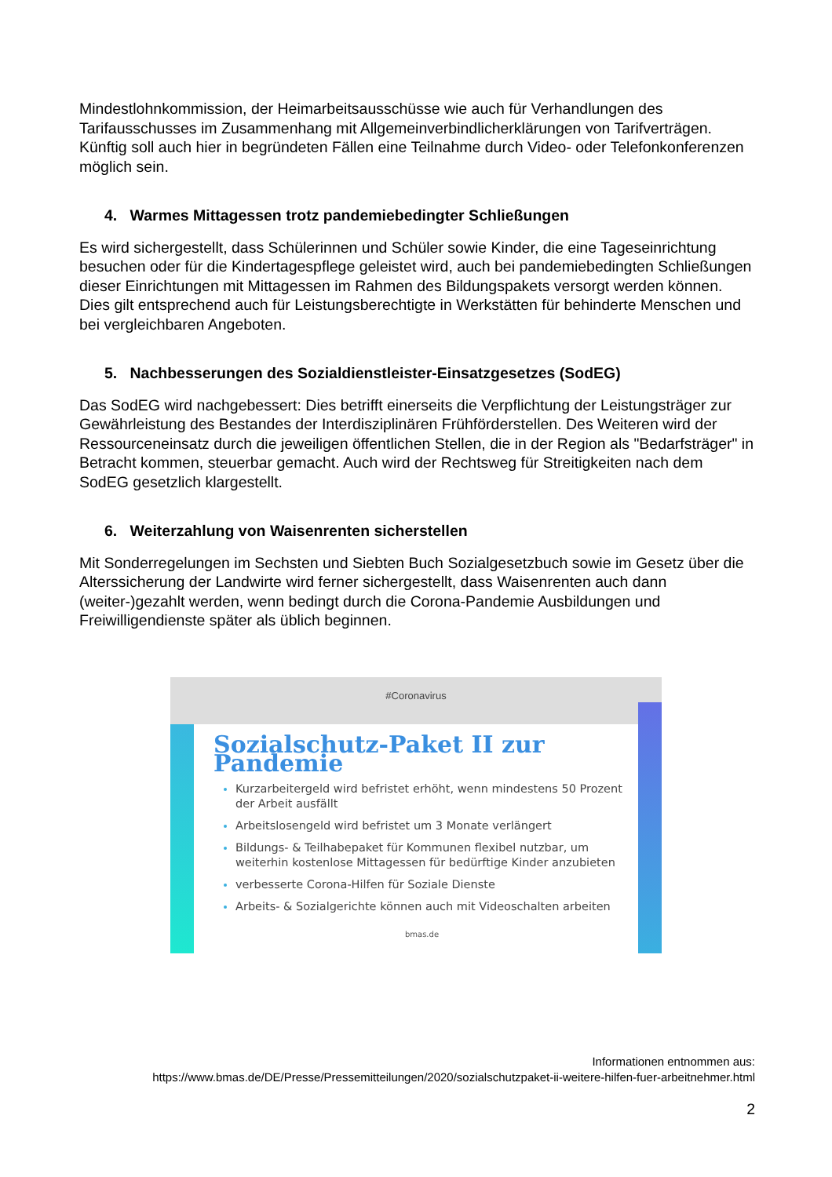Mindestlohnkommission, der Heimarbeitsausschüsse wie auch für Verhandlungen des Tarifausschusses im Zusammenhang mit Allgemeinverbindlicherklärungen von Tarifverträgen. Künftig soll auch hier in begründeten Fällen eine Teilnahme durch Video- oder Telefonkonferenzen möglich sein.
4. Warmes Mittagessen trotz pandemiebedingter Schließungen
Es wird sichergestellt, dass Schülerinnen und Schüler sowie Kinder, die eine Tageseinrichtung besuchen oder für die Kindertagespflege geleistet wird, auch bei pandemiebedingten Schließungen dieser Einrichtungen mit Mittagessen im Rahmen des Bildungspakets versorgt werden können. Dies gilt entsprechend auch für Leistungsberechtigte in Werkstätten für behinderte Menschen und bei vergleichbaren Angeboten.
5. Nachbesserungen des Sozialdienstleister-Einsatzgesetzes (SodEG)
Das SodEG wird nachgebessert: Dies betrifft einerseits die Verpflichtung der Leistungsträger zur Gewährleistung des Bestandes der Interdisziplinären Frühförderstellen. Des Weiteren wird der Ressourceneinsatz durch die jeweiligen öffentlichen Stellen, die in der Region als "Bedarfsträger" in Betracht kommen, steuerbar gemacht. Auch wird der Rechtsweg für Streitigkeiten nach dem SodEG gesetzlich klargestellt.
6. Weiterzahlung von Waisenrenten sicherstellen
Mit Sonderregelungen im Sechsten und Siebten Buch Sozialgesetzbuch sowie im Gesetz über die Alterssicherung der Landwirte wird ferner sichergestellt, dass Waisenrenten auch dann (weiter-)gezahlt werden, wenn bedingt durch die Corona-Pandemie Ausbildungen und Freiwilligendienste später als üblich beginnen.
#Coronavirus
Sozialschutz-Paket II zur Pandemie
Kurzarbeitergeld wird befristet erhöht, wenn mindestens 50 Prozent der Arbeit ausfällt
Arbeitslosengeld wird befristet um 3 Monate verlängert
Bildungs- & Teilhabepaket für Kommunen flexibel nutzbar, um weiterhin kostenlose Mittagessen für bedürftige Kinder anzubieten
verbesserte Corona-Hilfen für Soziale Dienste
Arbeits- & Sozialgerichte können auch mit Videoschalten arbeiten
bmas.de
Informationen entnommen aus:
https://www.bmas.de/DE/Presse/Pressemitteilungen/2020/sozialschutzpaket-ii-weitere-hilfen-fuer-arbeitnehmer.html
2